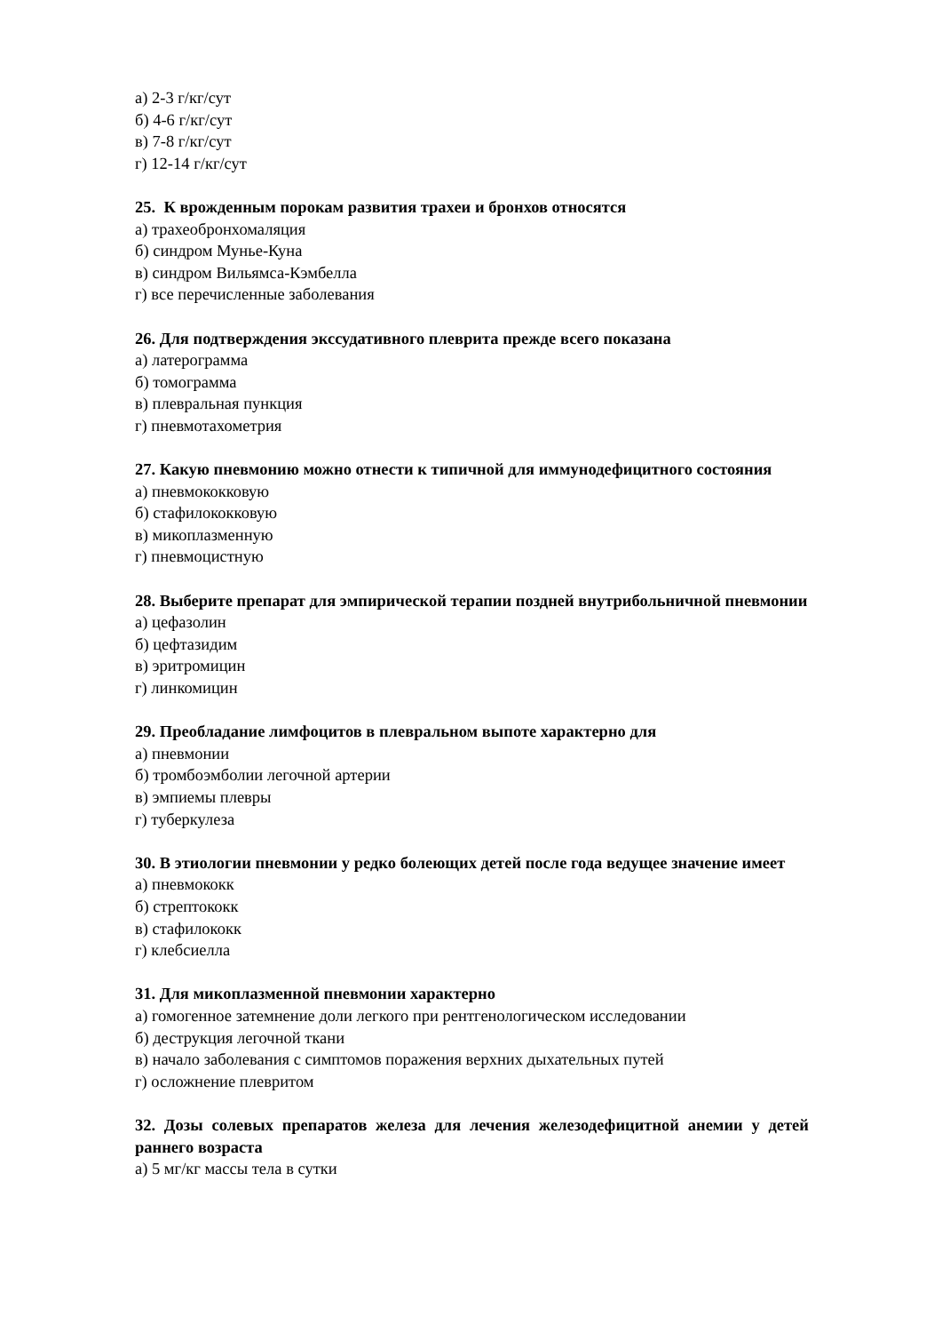а) 2-3 г/кг/сут
б) 4-6 г/кг/сут
в) 7-8 г/кг/сут
г) 12-14 г/кг/сут
25. К врожденным порокам развития трахеи и бронхов относятся
а) трахеобронхомаляция
б) синдром Мунье-Куна
в) синдром Вильямса-Кэмбелла
г) все перечисленные заболевания
26. Для подтверждения экссудативного плеврита прежде всего показана
а) латерограмма
б) томограмма
в) плевральная пункция
г) пневмотахометрия
27. Какую пневмонию можно отнести к типичной для иммунодефицитного состояния
а) пневмококковую
б) стафилококковую
в) микоплазменную
г) пневмоцистную
28. Выберите препарат для эмпирической терапии поздней внутрибольничной пневмонии
а) цефазолин
б) цефтазидим
в) эритромицин
г) линкомицин
29. Преобладание лимфоцитов в плевральном выпоте характерно для
а) пневмонии
б) тромбоэмболии легочной артерии
в) эмпиемы плевры
г) туберкулеза
30. В этиологии пневмонии у редко болеющих детей после года ведущее значение имеет
а) пневмококк
б) стрептококк
в) стафилококк
г) клебсиелла
31. Для микоплазменной пневмонии характерно
а) гомогенное затемнение доли легкого при рентгенологическом исследовании
б) деструкция легочной ткани
в) начало заболевания с симптомов поражения верхних дыхательных путей
г) осложнение плевритом
32. Дозы солевых препаратов железа для лечения железодефицитной анемии у детей раннего возраста
а) 5 мг/кг массы тела в сутки